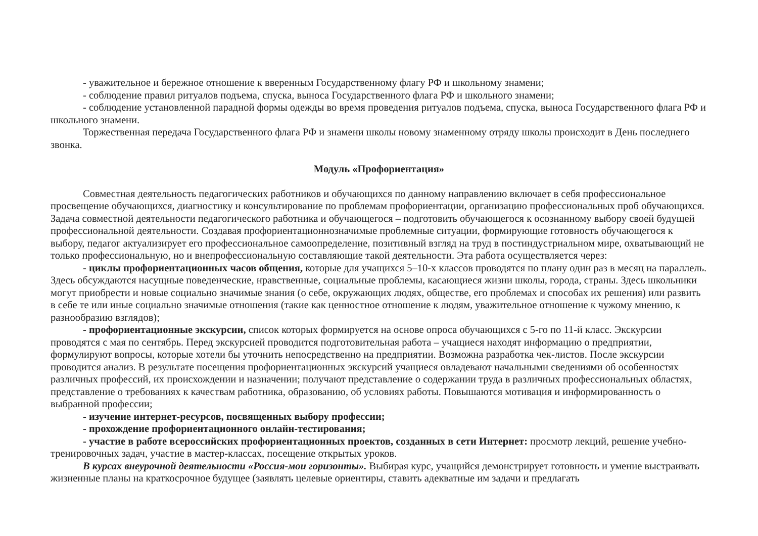- уважительное и бережное отношение к вверенным Государственному флагу РФ и школьному знамени;
- соблюдение правил ритуалов подъема, спуска, выноса Государственного флага РФ и школьного знамени;
- соблюдение установленной парадной формы одежды во время проведения ритуалов подъема, спуска, выноса Государственного флага РФ и школьного знамени.
Торжественная передача Государственного флага РФ и знамени школы новому знаменному отряду школы происходит в День последнего звонка.
Модуль «Профориентация»
Совместная деятельность педагогических работников и обучающихся по данному направлению включает в себя профессиональное просвещение обучающихся, диагностику и консультирование по проблемам профориентации, организацию профессиональных проб обучающихся. Задача совместной деятельности педагогического работника и обучающегося – подготовить обучающегося к осознанному выбору своей будущей профессиональной деятельности. Создавая профориентационнозначимые проблемные ситуации, формирующие готовность обучающегося к выбору, педагог актуализирует его профессиональное самоопределение, позитивный взгляд на труд в постиндустриальном мире, охватывающий не только профессиональную, но и внепрофессиональную составляющие такой деятельности. Эта работа осуществляется через:
- циклы профориентационных часов общения, которые для учащихся 5–10-х классов проводятся по плану один раз в месяц на параллель. Здесь обсуждаются насущные поведенческие, нравственные, социальные проблемы, касающиеся жизни школы, города, страны. Здесь школьники могут приобрести и новые социально значимые знания (о себе, окружающих людях, обществе, его проблемах и способах их решения) или развить в себе те или иные социально значимые отношения (такие как ценностное отношение к людям, уважительное отношение к чужому мнению, к разнообразию взглядов);
- профориентационные экскурсии, список которых формируется на основе опроса обучающихся с 5-го по 11-й класс. Экскурсии проводятся с мая по сентябрь. Перед экскурсией проводится подготовительная работа – учащиеся находят информацию о предприятии, формулируют вопросы, которые хотели бы уточнить непосредственно на предприятии. Возможна разработка чек-листов. После экскурсии проводится анализ. В результате посещения профориентационных экскурсий учащиеся овладевают начальными сведениями об особенностях различных профессий, их происхождении и назначении; получают представление о содержании труда в различных профессиональных областях, представление о требованиях к качествам работника, образованию, об условиях работы. Повышаются мотивация и информированность о выбранной профессии;
- изучение интернет-ресурсов, посвященных выбору профессии;
- прохождение профориентационного онлайн-тестирования;
- участие в работе всероссийских профориентационных проектов, созданных в сети Интернет: просмотр лекций, решение учебно-тренировочных задач, участие в мастер-классах, посещение открытых уроков.
В курсах внеурочной деятельности «Россия-мои горизонты». Выбирая курс, учащийся демонстрирует готовность и умение выстраивать жизненные планы на краткосрочное будущее (заявлять целевые ориентиры, ставить адекватные им задачи и предлагать